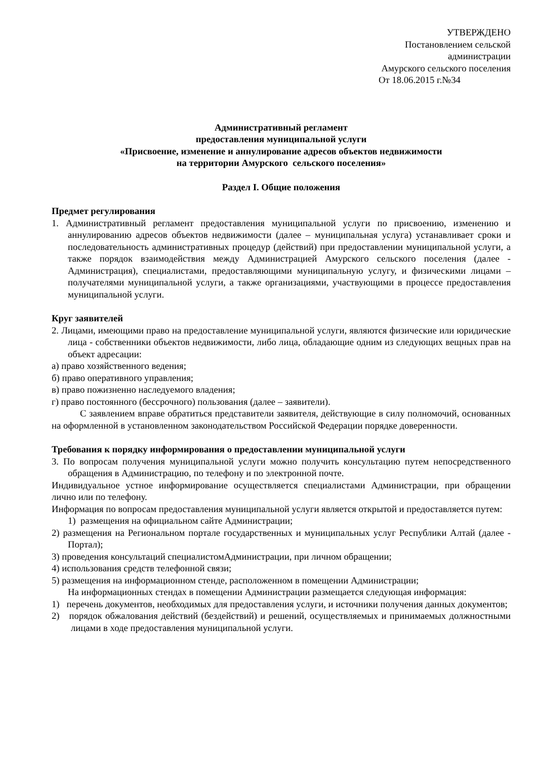УТВЕРЖДЕНО
Постановлением сельской
администрации
Амурского сельского поселения
От 18.06.2015 г.№34
Административный регламент
предоставления муниципальной услуги
«Присвоение, изменение и аннулирование адресов объектов недвижимости
на территории Амурского сельского поселения»
Раздел I. Общие положения
Предмет регулирования
1. Административный регламент предоставления муниципальной услуги по присвоению, изменению и аннулированию адресов объектов недвижимости (далее – муниципальная услуга) устанавливает сроки и последовательность административных процедур (действий) при предоставлении муниципальной услуги, а также порядок взаимодействия между Администрацией Амурского сельского поселения (далее - Администрация), специалистами, предоставляющими муниципальную услугу, и физическими лицами – получателями муниципальной услуги, а также организациями, участвующими в процессе предоставления муниципальной услуги.
Круг заявителей
2. Лицами, имеющими право на предоставление муниципальной услуги, являются физические или юридические лица - собственники объектов недвижимости, либо лица, обладающие одним из следующих вещных прав на объект адресации:
а) право хозяйственного ведения;
б) право оперативного управления;
в) право пожизненно наследуемого владения;
г) право постоянного (бессрочного) пользования (далее – заявители).
С заявлением вправе обратиться представители заявителя, действующие в силу полномочий, основанных на оформленной в установленном законодательством Российской Федерации порядке доверенности.
Требования к порядку информирования о предоставлении муниципальной услуги
3. По вопросам получения муниципальной услуги можно получить консультацию путем непосредственного обращения в Администрацию, по телефону и по электронной почте.
Индивидуальное устное информирование осуществляется специалистами Администрации, при обращении лично или по телефону.
Информация по вопросам предоставления муниципальной услуги является открытой и предоставляется путем:
1) размещения на официальном сайте Администрации;
2) размещения на Региональном портале государственных и муниципальных услуг Республики Алтай (далее - Портал);
3) проведения консультаций специалистомАдминистрации, при личном обращении;
4) использования средств телефонной связи;
5) размещения на информационном стенде, расположенном в помещении Администрации;
На информационных стендах в помещении Администрации размещается следующая информация:
1) перечень документов, необходимых для предоставления услуги, и источники получения данных документов;
2) порядок обжалования действий (бездействий) и решений, осуществляемых и принимаемых должностными лицами в ходе предоставления муниципальной услуги.